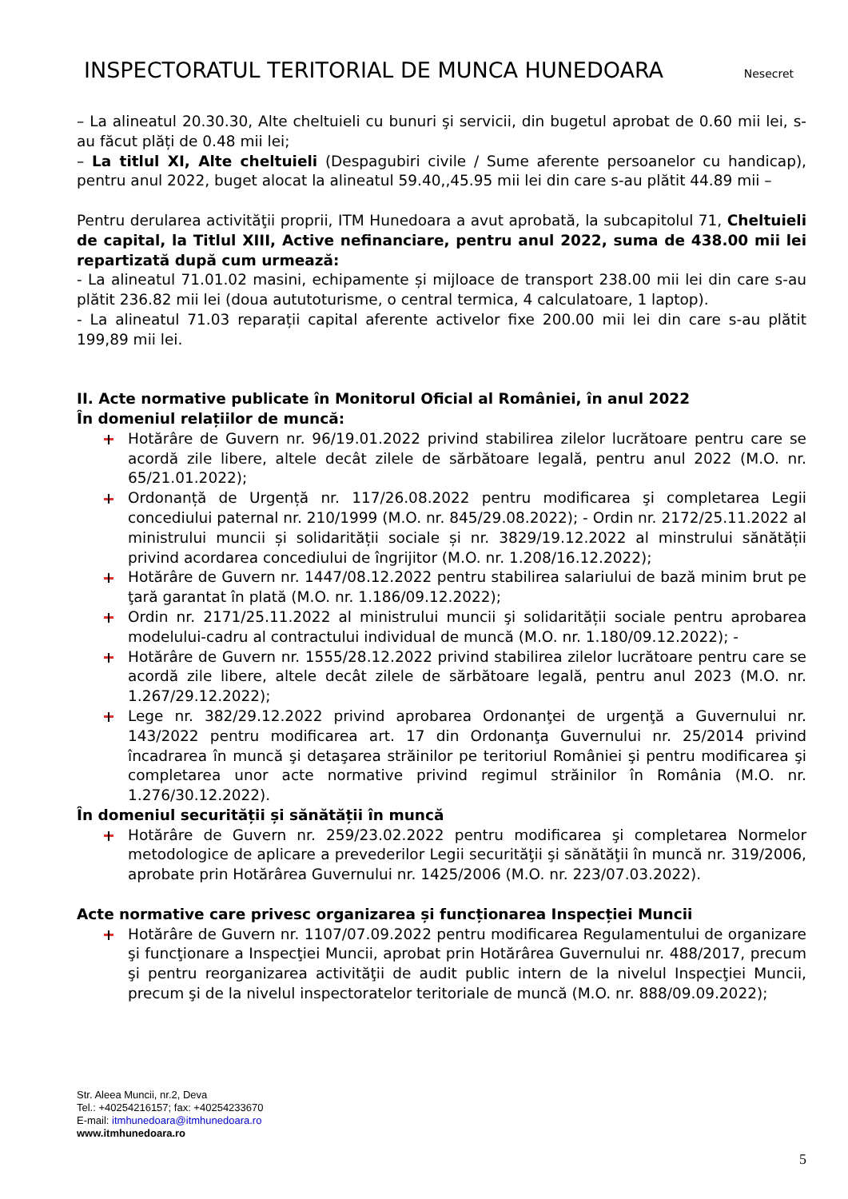INSPECTORATUL TERITORIAL DE MUNCA HUNEDOARA
Nesecret
– La alineatul 20.30.30, Alte cheltuieli cu bunuri şi servicii, din bugetul aprobat de 0.60 mii lei, s-au făcut plăți de 0.48 mii lei;
– La titlul XI, Alte cheltuieli (Despagubiri civile / Sume aferente persoanelor cu handicap), pentru anul 2022, buget alocat la alineatul 59.40,,45.95 mii lei din care s-au plătit 44.89 mii –
Pentru derularea activităţii proprii, ITM Hunedoara a avut aprobată, la subcapitolul 71, Cheltuieli de capital, la Titlul XIII, Active nefinanciare, pentru anul 2022, suma de 438.00 mii lei repartizată după cum urmează:
- La alineatul 71.01.02 masini, echipamente și mijloace de transport 238.00 mii lei din care s-au plătit 236.82 mii lei (doua aututoturisme, o central termica, 4 calculatoare, 1 laptop).
- La alineatul 71.03 reparații capital aferente activelor fixe 200.00 mii lei din care s-au plătit 199,89 mii lei.
II. Acte normative publicate în Monitorul Oficial al României, în anul 2022
În domeniul relațiilor de muncă:
Hotărâre de Guvern nr. 96/19.01.2022 privind stabilirea zilelor lucrătoare pentru care se acordă zile libere, altele decât zilele de sărbătoare legală, pentru anul 2022 (M.O. nr. 65/21.01.2022);
Ordonanță de Urgență nr. 117/26.08.2022 pentru modificarea şi completarea Legii concediului paternal nr. 210/1999 (M.O. nr. 845/29.08.2022); - Ordin nr. 2172/25.11.2022 al ministrului muncii și solidarității sociale și nr. 3829/19.12.2022 al minstrului sănătății privind acordarea concediului de îngrijitor (M.O. nr. 1.208/16.12.2022);
Hotărâre de Guvern nr. 1447/08.12.2022 pentru stabilirea salariului de bază minim brut pe ţară garantat în plată (M.O. nr. 1.186/09.12.2022);
Ordin nr. 2171/25.11.2022 al ministrului muncii şi solidarității sociale pentru aprobarea modelului-cadru al contractului individual de muncă (M.O. nr. 1.180/09.12.2022); -
Hotărâre de Guvern nr. 1555/28.12.2022 privind stabilirea zilelor lucrătoare pentru care se acordă zile libere, altele decât zilele de sărbătoare legală, pentru anul 2023 (M.O. nr. 1.267/29.12.2022);
Lege nr. 382/29.12.2022 privind aprobarea Ordonanţei de urgenţă a Guvernului nr. 143/2022 pentru modificarea art. 17 din Ordonanţa Guvernului nr. 25/2014 privind încadrarea în muncă şi detaşarea străinilor pe teritoriul României şi pentru modificarea şi completarea unor acte normative privind regimul străinilor în România (M.O. nr. 1.276/30.12.2022).
În domeniul securității și sănătății în muncă
Hotărâre de Guvern nr. 259/23.02.2022 pentru modificarea şi completarea Normelor metodologice de aplicare a prevederilor Legii securităţii şi sănătăţii în muncă nr. 319/2006, aprobate prin Hotărârea Guvernului nr. 1425/2006 (M.O. nr. 223/07.03.2022).
Acte normative care privesc organizarea și funcționarea Inspecției Muncii
Hotărâre de Guvern nr. 1107/07.09.2022 pentru modificarea Regulamentului de organizare şi funcţionare a Inspecţiei Muncii, aprobat prin Hotărârea Guvernului nr. 488/2017, precum şi pentru reorganizarea activităţii de audit public intern de la nivelul Inspecţiei Muncii, precum şi de la nivelul inspectoratelor teritoriale de muncă (M.O. nr. 888/09.09.2022);
Str. Aleea Muncii, nr.2, Deva
Tel.: +40254216157; fax: +40254233670
E-mail: itmhunedoara@itmhunedoara.ro
www.itmhunedoara.ro
5